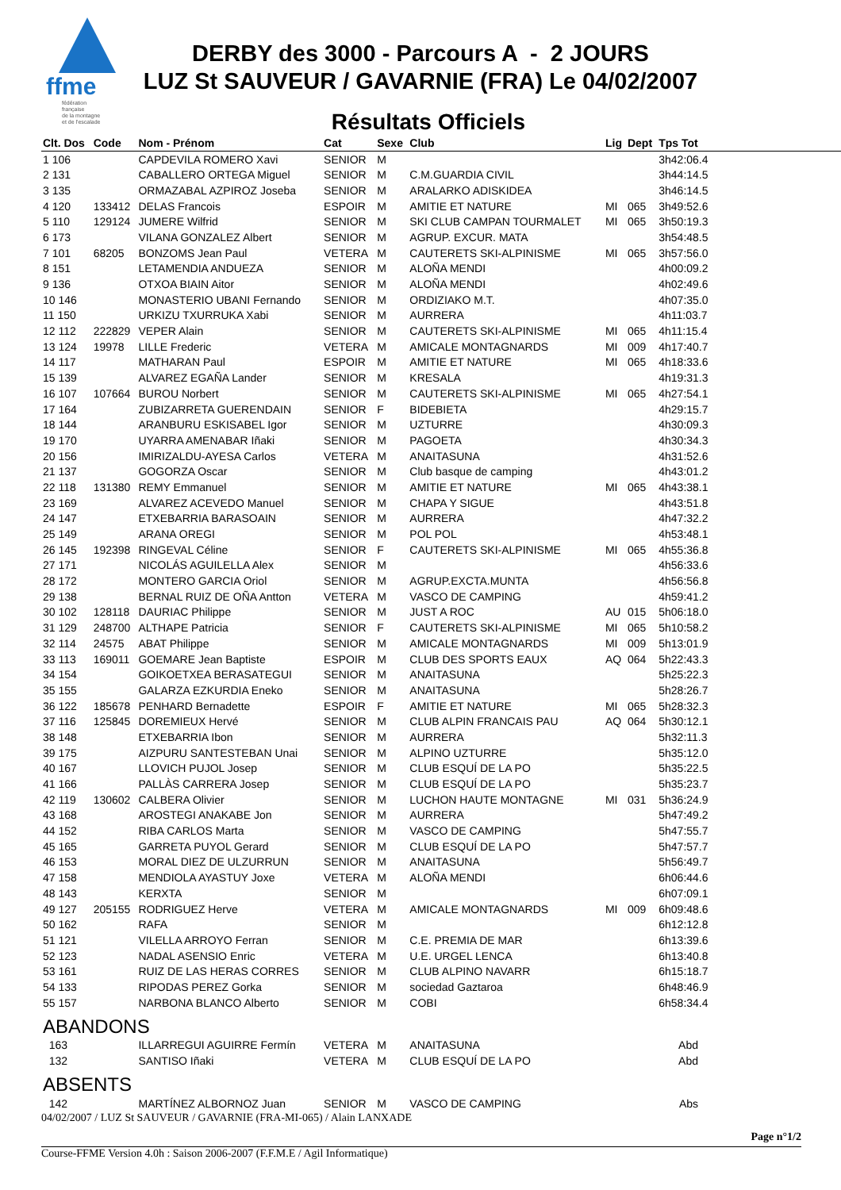ffme
fédération
française
de la montagne
et de l'escalade
DERBY des 3000 - Parcours A - 2 JOURS
LUZ St SAUVEUR / GAVARNIE (FRA) Le 04/02/2007
Résultats Officiels
| Clt. Dos | Code | Nom - Prénom | Cat | Sexe | Club | Lig | Dept | Tps Tot |
| --- | --- | --- | --- | --- | --- | --- | --- | --- |
| 1 106 | | CAPDEVILA ROMERO Xavi | SENIOR | M | | | | 3h42:06.4 |
| 2 131 | | CABALLERO ORTEGA Miguel | SENIOR | M | C.M.GUARDIA CIVIL | | | 3h44:14.5 |
| 3 135 | | ORMAZABAL AZPIROZ Joseba | SENIOR | M | ARALARKO ADISKIDEA | | | 3h46:14.5 |
| 4 120 | 133412 | DELAS Francois | ESPOIR | M | AMITIE ET NATURE | MI | 065 | 3h49:52.6 |
| 5 110 | 129124 | JUMERE Wilfrid | SENIOR | M | SKI CLUB CAMPAN TOURMALET | MI | 065 | 3h50:19.3 |
| 6 173 | | VILANA GONZALEZ Albert | SENIOR | M | AGRUP. EXCUR. MATA | | | 3h54:48.5 |
| 7 101 | 68205 | BONZOMS Jean Paul | VETERA | M | CAUTERETS SKI-ALPINISME | MI | 065 | 3h57:56.0 |
| 8 151 | | LETAMENDIA ANDUEZA | SENIOR | M | ALOÑA MENDI | | | 4h00:09.2 |
| 9 136 | | OTXOA BIAIN Aitor | SENIOR | M | ALOÑA MENDI | | | 4h02:49.6 |
| 10 146 | | MONASTERIO UBANI Fernando | SENIOR | M | ORDIZIAKO M.T. | | | 4h07:35.0 |
| 11 150 | | URKIZU TXURRUKA Xabi | SENIOR | M | AURRERA | | | 4h11:03.7 |
| 12 112 | 222829 | VEPER Alain | SENIOR | M | CAUTERETS SKI-ALPINISME | MI | 065 | 4h11:15.4 |
| 13 124 | 19978 | LILLE Frederic | VETERA | M | AMICALE MONTAGNARDS | MI | 009 | 4h17:40.7 |
| 14 117 | | MATHARAN Paul | ESPOIR | M | AMITIE ET NATURE | MI | 065 | 4h18:33.6 |
| 15 139 | | ALVAREZ EGAÑA Lander | SENIOR | M | KRESALA | | | 4h19:31.3 |
| 16 107 | 107664 | BUROU Norbert | SENIOR | M | CAUTERETS SKI-ALPINISME | MI | 065 | 4h27:54.1 |
| 17 164 | | ZUBIZARRETA GUERENDAIN | SENIOR | F | BIDEBIETA | | | 4h29:15.7 |
| 18 144 | | ARANBURU ESKISABEL Igor | SENIOR | M | UZTURRE | | | 4h30:09.3 |
| 19 170 | | UYARRA AMENABAR Iñaki | SENIOR | M | PAGOETA | | | 4h30:34.3 |
| 20 156 | | IMIRIZALDU-AYESA Carlos | VETERA | M | ANAITASUNA | | | 4h31:52.6 |
| 21 137 | | GOGORZA Oscar | SENIOR | M | Club basque de camping | | | 4h43:01.2 |
| 22 118 | 131380 | REMY Emmanuel | SENIOR | M | AMITIE ET NATURE | MI | 065 | 4h43:38.1 |
| 23 169 | | ALVAREZ ACEVEDO Manuel | SENIOR | M | CHAPA Y SIGUE | | | 4h43:51.8 |
| 24 147 | | ETXEBARRIA BARASOAIN | SENIOR | M | AURRERA | | | 4h47:32.2 |
| 25 149 | | ARANA OREGI | SENIOR | M | POL POL | | | 4h53:48.1 |
| 26 145 | 192398 | RINGEVAL Céline | SENIOR | F | CAUTERETS SKI-ALPINISME | MI | 065 | 4h55:36.8 |
| 27 171 | | NICOLÁS AGUILELLA Alex | SENIOR | M | | | | 4h56:33.6 |
| 28 172 | | MONTERO GARCIA Oriol | SENIOR | M | AGRUP.EXCTA.MUNTA | | | 4h56:56.8 |
| 29 138 | | BERNAL RUIZ DE OÑA Antton | VETERA | M | VASCO DE CAMPING | | | 4h59:41.2 |
| 30 102 | 128118 | DAURIAC Philippe | SENIOR | M | JUST A ROC | AU | 015 | 5h06:18.0 |
| 31 129 | 248700 | ALTHAPE Patricia | SENIOR | F | CAUTERETS SKI-ALPINISME | MI | 065 | 5h10:58.2 |
| 32 114 | 24575 | ABAT Philippe | SENIOR | M | AMICALE MONTAGNARDS | MI | 009 | 5h13:01.9 |
| 33 113 | 169011 | GOEMARE Jean Baptiste | ESPOIR | M | CLUB DES SPORTS EAUX | AQ | 064 | 5h22:43.3 |
| 34 154 | | GOIKOETXEA BERASATEGUI | SENIOR | M | ANAITASUNA | | | 5h25:22.3 |
| 35 155 | | GALARZA EZKURDIA Eneko | SENIOR | M | ANAITASUNA | | | 5h28:26.7 |
| 36 122 | 185678 | PENHARD Bernadette | ESPOIR | F | AMITIE ET NATURE | MI | 065 | 5h28:32.3 |
| 37 116 | 125845 | DOREMIEUX Hervé | SENIOR | M | CLUB ALPIN FRANCAIS PAU | AQ | 064 | 5h30:12.1 |
| 38 148 | | ETXEBARRIA Ibon | SENIOR | M | AURRERA | | | 5h32:11.3 |
| 39 175 | | AIZPURU SANTESTEBAN Unai | SENIOR | M | ALPINO UZTURRE | | | 5h35:12.0 |
| 40 167 | | LLOVICH PUJOL Josep | SENIOR | M | CLUB ESQUÍ DE LA PO | | | 5h35:22.5 |
| 41 166 | | PALLÀS CARRERA Josep | SENIOR | M | CLUB ESQUÍ DE LA PO | | | 5h35:23.7 |
| 42 119 | 130602 | CALBERA Olivier | SENIOR | M | LUCHON HAUTE MONTAGNE | MI | 031 | 5h36:24.9 |
| 43 168 | | AROSTEGI ANAKABE Jon | SENIOR | M | AURRERA | | | 5h47:49.2 |
| 44 152 | | RIBA CARLOS Marta | SENIOR | M | VASCO DE CAMPING | | | 5h47:55.7 |
| 45 165 | | GARRETA PUYOL Gerard | SENIOR | M | CLUB ESQUÍ DE LA PO | | | 5h47:57.7 |
| 46 153 | | MORAL DIEZ DE ULZURRUN | SENIOR | M | ANAITASUNA | | | 5h56:49.7 |
| 47 158 | | MENDIOLA AYASTUY Joxe | VETERA | M | ALOÑA MENDI | | | 6h06:44.6 |
| 48 143 | | KERXTA | SENIOR | M | | | | 6h07:09.1 |
| 49 127 | 205155 | RODRIGUEZ Herve | VETERA | M | AMICALE MONTAGNARDS | MI | 009 | 6h09:48.6 |
| 50 162 | | RAFA | SENIOR | M | | | | 6h12:12.8 |
| 51 121 | | VILELLA ARROYO Ferran | SENIOR | M | C.E. PREMIA DE MAR | | | 6h13:39.6 |
| 52 123 | | NADAL ASENSIO Enric | VETERA | M | U.E. URGEL LENCA | | | 6h13:40.8 |
| 53 161 | | RUIZ DE LAS HERAS CORRES | SENIOR | M | CLUB ALPINO NAVARR | | | 6h15:18.7 |
| 54 133 | | RIPODAS PEREZ Gorka | SENIOR | M | sociedad Gaztaroa | | | 6h48:46.9 |
| 55 157 | | NARBONA BLANCO Alberto | SENIOR | M | COBI | | | 6h58:34.4 |
| ABANDONS | | | | | | | | |
| 163 | | ILLARREGUI AGUIRRE Fermín | VETERA | M | ANAITASUNA | | | Abd |
| 132 | | SANTISO Iñaki | VETERA | M | CLUB ESQUÍ DE LA PO | | | Abd |
| ABSENTS | | | | | | | | |
| 142 | | MARTÍNEZ ALBORNOZ Juan | SENIOR | M | VASCO DE CAMPING | | | Abs |
04/02/2007 / LUZ St SAUVEUR / GAVARNIE (FRA-MI-065) / Alain LANXADE
Page n°1/2
Course-FFME Version 4.0h : Saison 2006-2007 (F.F.M.E / Agil Informatique)